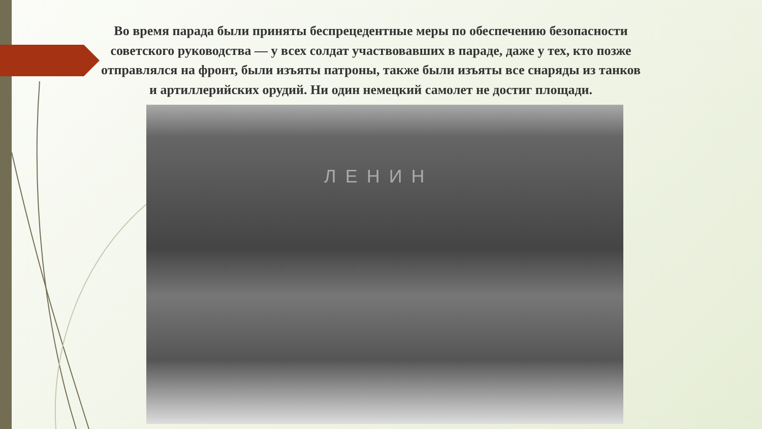Во время парада были приняты беспрецедентные меры по обеспечению безопасности советского руководства — у всех солдат участвовавших в параде, даже у тех, кто позже отправлялся на фронт, были изъяты патроны, также были изъяты все снаряды из танков и артиллерийских орудий. Ни один немецкий самолет не достиг площади.
ЛЕНИН